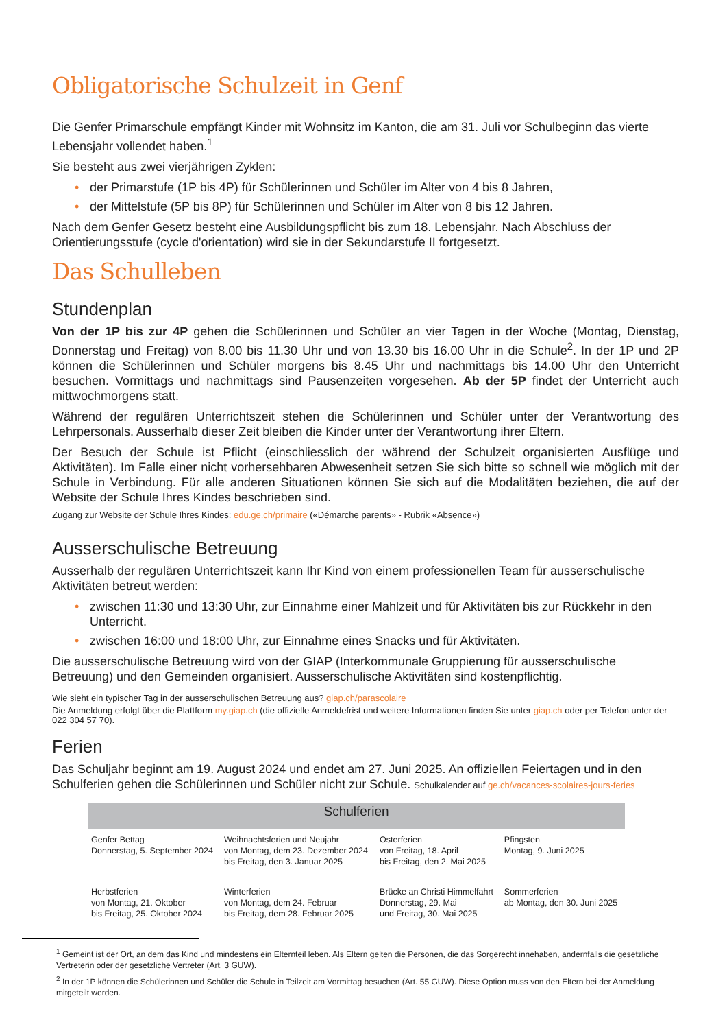Obligatorische Schulzeit in Genf
Die Genfer Primarschule empfängt Kinder mit Wohnsitz im Kanton, die am 31. Juli vor Schulbeginn das vierte Lebensjahr vollendet haben.<sup>1</sup>
Sie besteht aus zwei vierjährigen Zyklen:
• der Primarstufe (1P bis 4P) für Schülerinnen und Schüler im Alter von 4 bis 8 Jahren,
• der Mittelstufe (5P bis 8P) für Schülerinnen und Schüler im Alter von 8 bis 12 Jahren.
Nach dem Genfer Gesetz besteht eine Ausbildungspflicht bis zum 18. Lebensjahr. Nach Abschluss der Orientierungsstufe (cycle d'orientation) wird sie in der Sekundarstufe II fortgesetzt.
Das Schulleben
Stundenplan
Von der 1P bis zur 4P gehen die Schülerinnen und Schüler an vier Tagen in der Woche (Montag, Dienstag, Donnerstag und Freitag) von 8.00 bis 11.30 Uhr und von 13.30 bis 16.00 Uhr in die Schule<sup>2</sup>. In der 1P und 2P können die Schülerinnen und Schüler morgens bis 8.45 Uhr und nachmittags bis 14.00 Uhr den Unterricht besuchen. Vormittags und nachmittags sind Pausenzeiten vorgesehen. Ab der 5P findet der Unterricht auch mittwochmorgens statt.
Während der regulären Unterrichtszeit stehen die Schülerinnen und Schüler unter der Verantwortung des Lehrpersonals. Ausserhalb dieser Zeit bleiben die Kinder unter der Verantwortung ihrer Eltern.
Der Besuch der Schule ist Pflicht (einschliesslich der während der Schulzeit organisierten Ausflüge und Aktivitäten). Im Falle einer nicht vorhersehbaren Abwesenheit setzen Sie sich bitte so schnell wie möglich mit der Schule in Verbindung. Für alle anderen Situationen können Sie sich auf die Modalitäten beziehen, die auf der Website der Schule Ihres Kindes beschrieben sind.
Zugang zur Website der Schule Ihres Kindes: edu.ge.ch/primaire («Démarche parents» - Rubrik «Absence»)
Ausserschulische Betreuung
Ausserhalb der regulären Unterrichtszeit kann Ihr Kind von einem professionellen Team für ausserschulische Aktivitäten betreut werden:
• zwischen 11:30 und 13:30 Uhr, zur Einnahme einer Mahlzeit und für Aktivitäten bis zur Rückkehr in den Unterricht.
• zwischen 16:00 und 18:00 Uhr, zur Einnahme eines Snacks und für Aktivitäten.
Die ausserschulische Betreuung wird von der GIAP (Interkommunale Gruppierung für ausserschulische Betreuung) und den Gemeinden organisiert. Ausserschulische Aktivitäten sind kostenpflichtig.
Wie sieht ein typischer Tag in der ausserschulischen Betreuung aus? giap.ch/parascolaire
Die Anmeldung erfolgt über die Plattform my.giap.ch (die offizielle Anmeldefrist und weitere Informationen finden Sie unter giap.ch oder per Telefon unter der 022 304 57 70).
Ferien
Das Schuljahr beginnt am 19. August 2024 und endet am 27. Juni 2025. An offiziellen Feiertagen und in den Schulferien gehen die Schülerinnen und Schüler nicht zur Schule. Schulkalender auf ge.ch/vacances-scolaires-jours-feries
| Schulferien | | | |
| --- | --- | --- | --- |
| Genfer Bettag Donnerstag, 5. September 2024 | Weihnachtsferien und Neujahr von Montag, dem 23. Dezember 2024 bis Freitag, den 3. Januar 2025 | Osterferien von Freitag, 18. April bis Freitag, den 2. Mai 2025 | Pfingsten Montag, 9. Juni 2025 |
| Herbstferien von Montag, 21. Oktober bis Freitag, 25. Oktober 2024 | Winterferien von Montag, dem 24. Februar bis Freitag, dem 28. Februar 2025 | Brücke an Christi Himmelfahrt Donnerstag, 29. Mai und Freitag, 30. Mai 2025 | Sommerferien ab Montag, den 30. Juni 2025 |
<sup>1</sup> Gemeint ist der Ort, an dem das Kind und mindestens ein Elternteil leben. Als Eltern gelten die Personen, die das Sorgerecht innehaben, andernfalls die gesetzliche Vertreterin oder der gesetzliche Vertreter (Art. 3 GUW).
<sup>2</sup> In der 1P können die Schülerinnen und Schüler die Schule in Teilzeit am Vormittag besuchen (Art. 55 GUW). Diese Option muss von den Eltern bei der Anmeldung mitgeteilt werden.